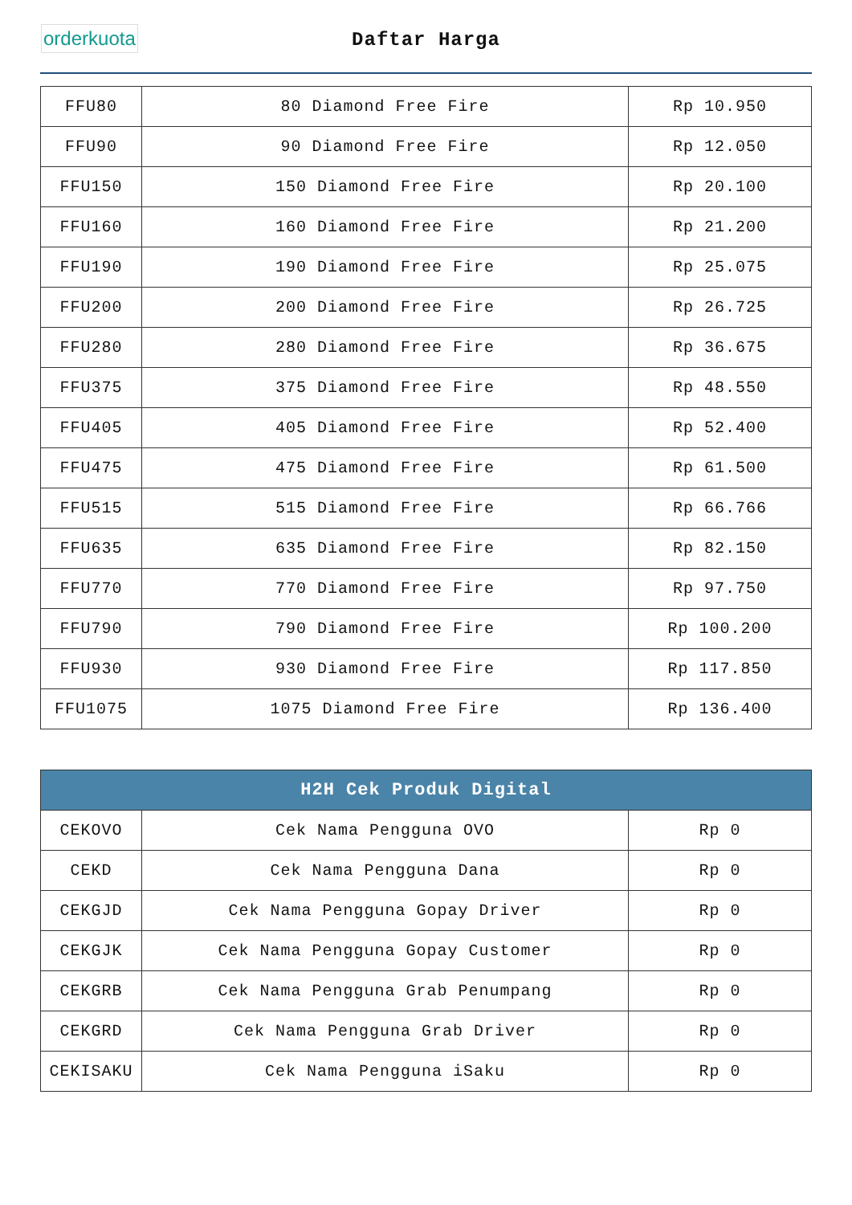orderkuota
Daftar Harga
| FFU80 | 80 Diamond Free Fire | Rp 10.950 |
| FFU90 | 90 Diamond Free Fire | Rp 12.050 |
| FFU150 | 150 Diamond Free Fire | Rp 20.100 |
| FFU160 | 160 Diamond Free Fire | Rp 21.200 |
| FFU190 | 190 Diamond Free Fire | Rp 25.075 |
| FFU200 | 200 Diamond Free Fire | Rp 26.725 |
| FFU280 | 280 Diamond Free Fire | Rp 36.675 |
| FFU375 | 375 Diamond Free Fire | Rp 48.550 |
| FFU405 | 405 Diamond Free Fire | Rp 52.400 |
| FFU475 | 475 Diamond Free Fire | Rp 61.500 |
| FFU515 | 515 Diamond Free Fire | Rp 66.766 |
| FFU635 | 635 Diamond Free Fire | Rp 82.150 |
| FFU770 | 770 Diamond Free Fire | Rp 97.750 |
| FFU790 | 790 Diamond Free Fire | Rp 100.200 |
| FFU930 | 930 Diamond Free Fire | Rp 117.850 |
| FFU1075 | 1075 Diamond Free Fire | Rp 136.400 |
| H2H Cek Produk Digital | | |
| --- | --- | --- |
| CEKOVO | Cek Nama Pengguna OVO | Rp 0 |
| CEKD | Cek Nama Pengguna Dana | Rp 0 |
| CEKGJD | Cek Nama Pengguna Gopay Driver | Rp 0 |
| CEKGJK | Cek Nama Pengguna Gopay Customer | Rp 0 |
| CEKGRB | Cek Nama Pengguna Grab Penumpang | Rp 0 |
| CEKGRD | Cek Nama Pengguna Grab Driver | Rp 0 |
| CEKISAKU | Cek Nama Pengguna iSaku | Rp 0 |